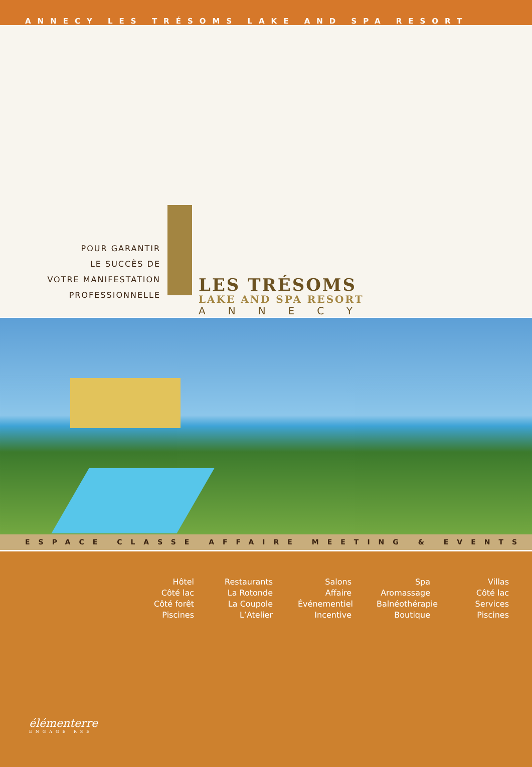ANNECY LES TRÉSOMS LAKE AND SPA RESORT
POUR GARANTIR
LE SUCCÈS DE
VOTRE MANIFESTATION
PROFESSIONNELLE
LES TRÉSOMS
LAKE AND SPA RESORT
ANNECY
ESPACE CLASSE AFFAIRE MEETING & EVENTS
Hôtel
Côté lac
Côté forêt
Piscines
Restaurants
La Rotonde
La Coupole
L’Atelier
Salons
Affaire
Événementiel
Incentive
Spa
Aromassage
Balnéothérapie
Boutique
Villas
Côté lac
Services
Piscines
élémenterre
ENGAGÉ RSE